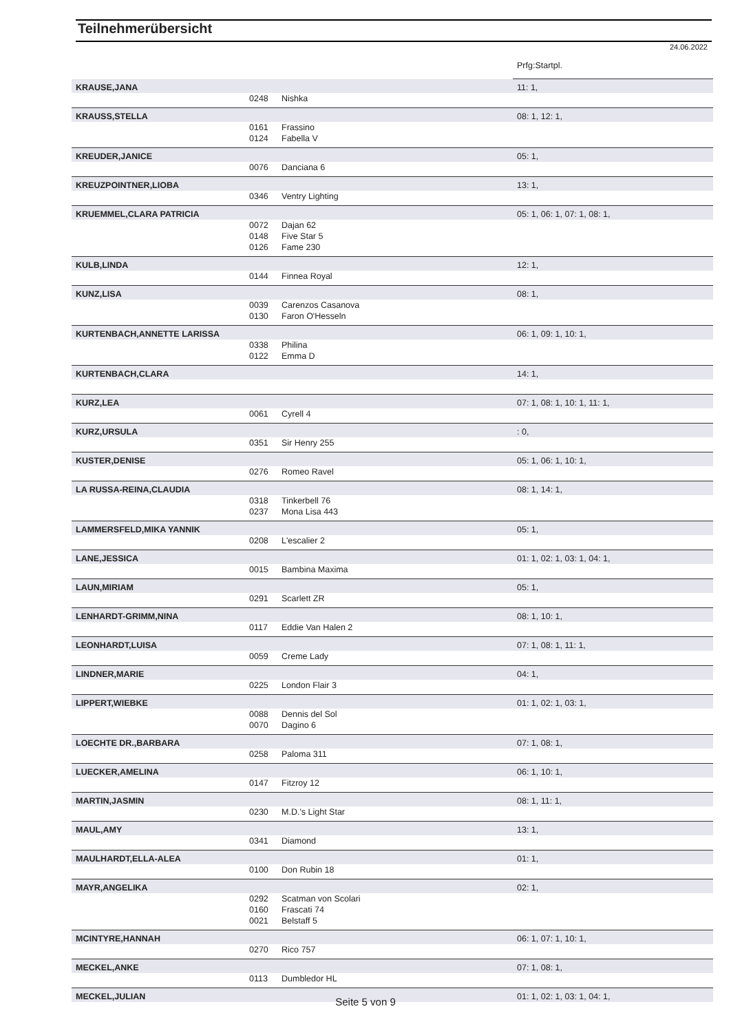Teilnehmerübersicht
24.06.2022
| | | | Prfg:Startpl. |
| KRAUSE,JANA | | | 11: 1, |
| | 0248 | Nishka | |
| KRAUSS,STELLA | | | 08: 1, 12: 1, |
| | 0161 | Frassino | |
| | 0124 | Fabella V | |
| KREUDER,JANICE | | | 05: 1, |
| | 0076 | Danciana 6 | |
| KREUZPOINTNER,LIOBA | | | 13: 1, |
| | 0346 | Ventry Lighting | |
| KRUEMMEL,CLARA PATRICIA | | | 05: 1, 06: 1, 07: 1, 08: 1, |
| | 0072 | Dajan 62 | |
| | 0148 | Five Star 5 | |
| | 0126 | Fame 230 | |
| KULB,LINDA | | | 12: 1, |
| | 0144 | Finnea Royal | |
| KUNZ,LISA | | | 08: 1, |
| | 0039 | Carenzos Casanova | |
| | 0130 | Faron O'Hesseln | |
| KURTENBACH,ANNETTE LARISSA | | | 06: 1, 09: 1, 10: 1, |
| | 0338 | Philina | |
| | 0122 | Emma D | |
| KURTENBACH,CLARA | | | 14: 1, |
| KURZ,LEA | | | 07: 1, 08: 1, 10: 1, 11: 1, |
| | 0061 | Cyrell 4 | |
| KURZ,URSULA | | | : 0, |
| | 0351 | Sir Henry 255 | |
| KUSTER,DENISE | | | 05: 1, 06: 1, 10: 1, |
| | 0276 | Romeo Ravel | |
| LA RUSSA-REINA,CLAUDIA | | | 08: 1, 14: 1, |
| | 0318 | Tinkerbell 76 | |
| | 0237 | Mona Lisa 443 | |
| LAMMERSFELD,MIKA YANNIK | | | 05: 1, |
| | 0208 | L'escalier 2 | |
| LANE,JESSICA | | | 01: 1, 02: 1, 03: 1, 04: 1, |
| | 0015 | Bambina Maxima | |
| LAUN,MIRIAM | | | 05: 1, |
| | 0291 | Scarlett ZR | |
| LENHARDT-GRIMM,NINA | | | 08: 1, 10: 1, |
| | 0117 | Eddie Van Halen 2 | |
| LEONHARDT,LUISA | | | 07: 1, 08: 1, 11: 1, |
| | 0059 | Creme Lady | |
| LINDNER,MARIE | | | 04: 1, |
| | 0225 | London Flair 3 | |
| LIPPERT,WIEBKE | | | 01: 1, 02: 1, 03: 1, |
| | 0088 | Dennis del Sol | |
| | 0070 | Dagino 6 | |
| LOECHTE DR.,BARBARA | | | 07: 1, 08: 1, |
| | 0258 | Paloma 311 | |
| LUECKER,AMELINA | | | 06: 1, 10: 1, |
| | 0147 | Fitzroy 12 | |
| MARTIN,JASMIN | | | 08: 1, 11: 1, |
| | 0230 | M.D.'s Light Star | |
| MAUL,AMY | | | 13: 1, |
| | 0341 | Diamond | |
| MAULHARDT,ELLA-ALEA | | | 01: 1, |
| | 0100 | Don Rubin 18 | |
| MAYR,ANGELIKA | | | 02: 1, |
| | 0292 | Scatman von Scolari | |
| | 0160 | Frascati 74 | |
| | 0021 | Belstaff 5 | |
| MCINTYRE,HANNAH | | | 06: 1, 07: 1, 10: 1, |
| | 0270 | Rico 757 | |
| MECKEL,ANKE | | | 07: 1, 08: 1, |
| | 0113 | Dumbledor HL | |
| MECKEL,JULIAN | | | 01: 1, 02: 1, 03: 1, 04: 1, |
Seite 5 von 9